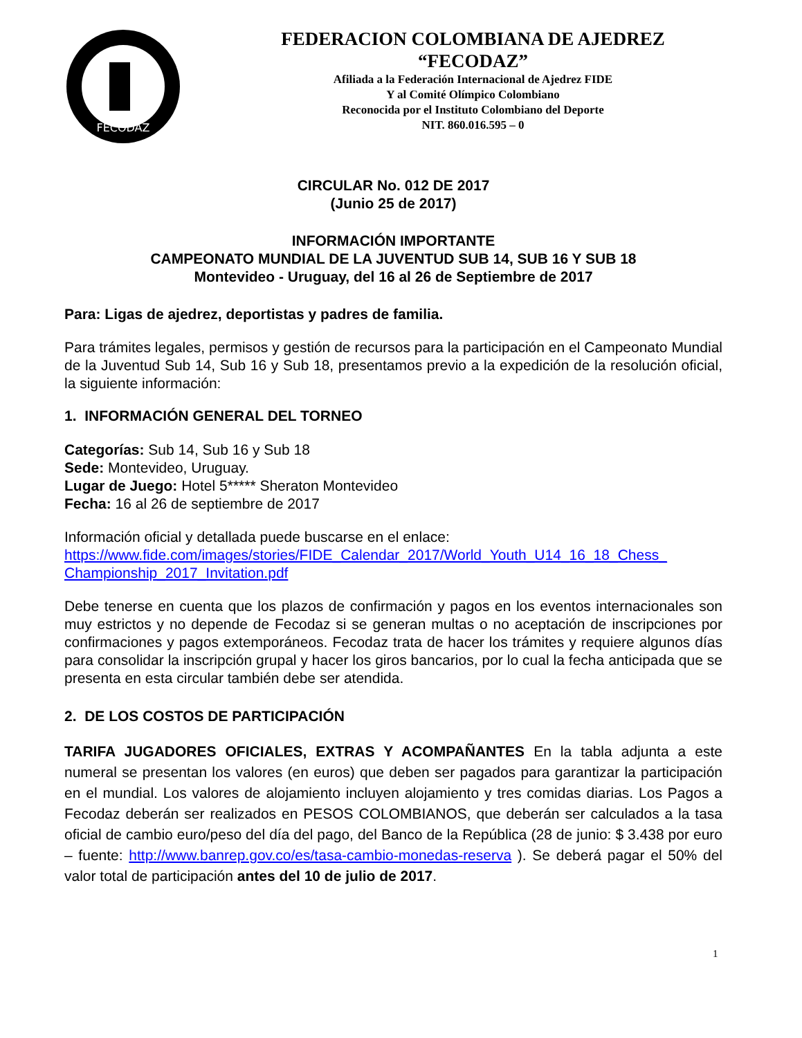FECODAZ
FEDERACION COLOMBIANA DE AJEDREZ
“FECODAZ”
Afiliada a la Federación Internacional de Ajedrez FIDE
Y al Comité Olímpico Colombiano
Reconocida por el Instituto Colombiano del Deporte
NIT. 860.016.595 – 0
CIRCULAR No. 012 DE 2017
(Junio 25 de 2017)
INFORMACIÓN IMPORTANTE
CAMPEONATO MUNDIAL DE LA JUVENTUD SUB 14, SUB 16 Y SUB 18
Montevideo - Uruguay, del 16 al 26 de Septiembre de 2017
Para: Ligas de ajedrez, deportistas y padres de familia.
Para trámites legales, permisos y gestión de recursos para la participación en el Campeonato Mundial de la Juventud Sub 14, Sub 16 y Sub 18, presentamos previo a la expedición de la resolución oficial, la siguiente información:
1. INFORMACIÓN GENERAL DEL TORNEO
Categorías: Sub 14, Sub 16 y Sub 18
Sede: Montevideo, Uruguay.
Lugar de Juego: Hotel 5***** Sheraton Montevideo
Fecha: 16 al 26 de septiembre de 2017
Información oficial y detallada puede buscarse en el enlace:
https://www.fide.com/images/stories/FIDE_Calendar_2017/World_Youth_U14_16_18_Chess_ Championship_2017_Invitation.pdf
Debe tenerse en cuenta que los plazos de confirmación y pagos en los eventos internacionales son muy estrictos y no depende de Fecodaz si se generan multas o no aceptación de inscripciones por confirmaciones y pagos extemporáneos. Fecodaz trata de hacer los trámites y requiere algunos días para consolidar la inscripción grupal y hacer los giros bancarios, por lo cual la fecha anticipada que se presenta en esta circular también debe ser atendida.
2. DE LOS COSTOS DE PARTICIPACIÓN
TARIFA JUGADORES OFICIALES, EXTRAS Y ACOMPAÑANTES En la tabla adjunta a este numeral se presentan los valores (en euros) que deben ser pagados para garantizar la participación en el mundial. Los valores de alojamiento incluyen alojamiento y tres comidas diarias. Los Pagos a Fecodaz deberán ser realizados en PESOS COLOMBIANOS, que deberán ser calculados a la tasa oficial de cambio euro/peso del día del pago, del Banco de la República (28 de junio: $ 3.438 por euro – fuente: http://www.banrep.gov.co/es/tasa-cambio-monedas-reserva ). Se deberá pagar el 50% del valor total de participación antes del 10 de julio de 2017.
1